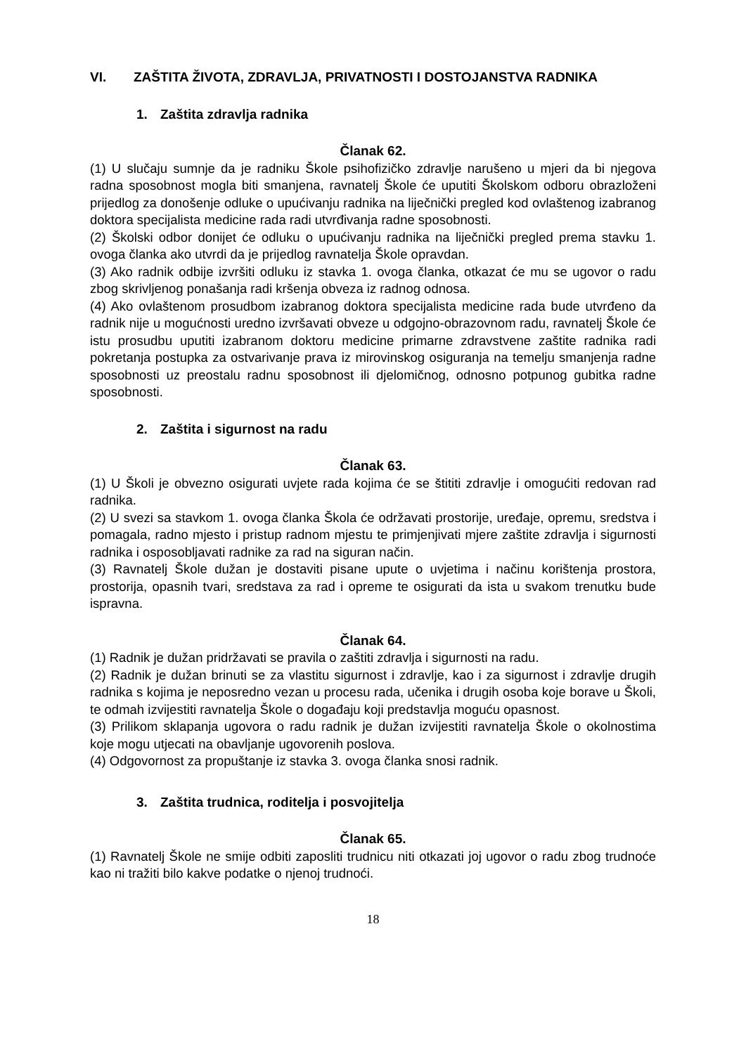VI. ZAŠTITA ŽIVOTA, ZDRAVLJA, PRIVATNOSTI I DOSTOJANSTVA RADNIKA
1. Zaštita zdravlja radnika
Članak 62.
(1) U slučaju sumnje da je radniku Škole psihofizičko zdravlje narušeno u mjeri da bi njegova radna sposobnost mogla biti smanjena, ravnatelj Škole će uputiti Školskom odboru obrazloženi prijedlog za donošenje odluke o upućivanju radnika na liječnički pregled kod ovlaštenog izabranog doktora specijalista medicine rada radi utvrđivanja radne sposobnosti.
(2) Školski odbor donijet će odluku o upućivanju radnika na liječnički pregled prema stavku 1. ovoga članka ako utvrdi da je prijedlog ravnatelja Škole opravdan.
(3) Ako radnik odbije izvršiti odluku iz stavka 1. ovoga članka, otkazat će mu se ugovor o radu zbog skrivljenog ponašanja radi kršenja obveza iz radnog odnosa.
(4) Ako ovlaštenom prosudbom izabranog doktora specijalista medicine rada bude utvrđeno da radnik nije u mogućnosti uredno izvršavati obveze u odgojno-obrazovnom radu, ravnatelj Škole će istu prosudbu uputiti izabranom doktoru medicine primarne zdravstvene zaštite radnika radi pokretanja postupka za ostvarivanje prava iz mirovinskog osiguranja na temelju smanjenja radne sposobnosti uz preostalu radnu sposobnost ili djelomičnog, odnosno potpunog gubitka radne sposobnosti.
2. Zaštita i sigurnost na radu
Članak 63.
(1) U Školi je obvezno osigurati uvjete rada kojima će se štititi zdravlje i omogućiti redovan rad radnika.
(2) U svezi sa stavkom 1. ovoga članka Škola će održavati prostorije, uređaje, opremu, sredstva i pomagala, radno mjesto i pristup radnom mjestu te primjenjivati mjere zaštite zdravlja i sigurnosti radnika i osposobljavati radnike za rad na siguran način.
(3) Ravnatelj Škole dužan je dostaviti pisane upute o uvjetima i načinu korištenja prostora, prostorija, opasnih tvari, sredstava za rad i opreme te osigurati da ista u svakom trenutku bude ispravna.
Članak 64.
(1) Radnik je dužan pridržavati se pravila o zaštiti zdravlja i sigurnosti na radu.
(2) Radnik je dužan brinuti se za vlastitu sigurnost i zdravlje, kao i za sigurnost i zdravlje drugih radnika s kojima je neposredno vezan u procesu rada, učenika i drugih osoba koje borave u Školi, te odmah izvijestiti ravnatelja Škole o događaju koji predstavlja moguću opasnost.
(3) Prilikom sklapanja ugovora o radu radnik je dužan izvijestiti ravnatelja Škole o okolnostima koje mogu utjecati na obavljanje ugovorenih poslova.
(4) Odgovornost za propuštanje iz stavka 3. ovoga članka snosi radnik.
3. Zaštita trudnica, roditelja i posvojitelja
Članak 65.
(1) Ravnatelj Škole ne smije odbiti zaposliti trudnicu niti otkazati joj ugovor o radu zbog trudnoće kao ni tražiti bilo kakve podatke o njenoj trudnoći.
18